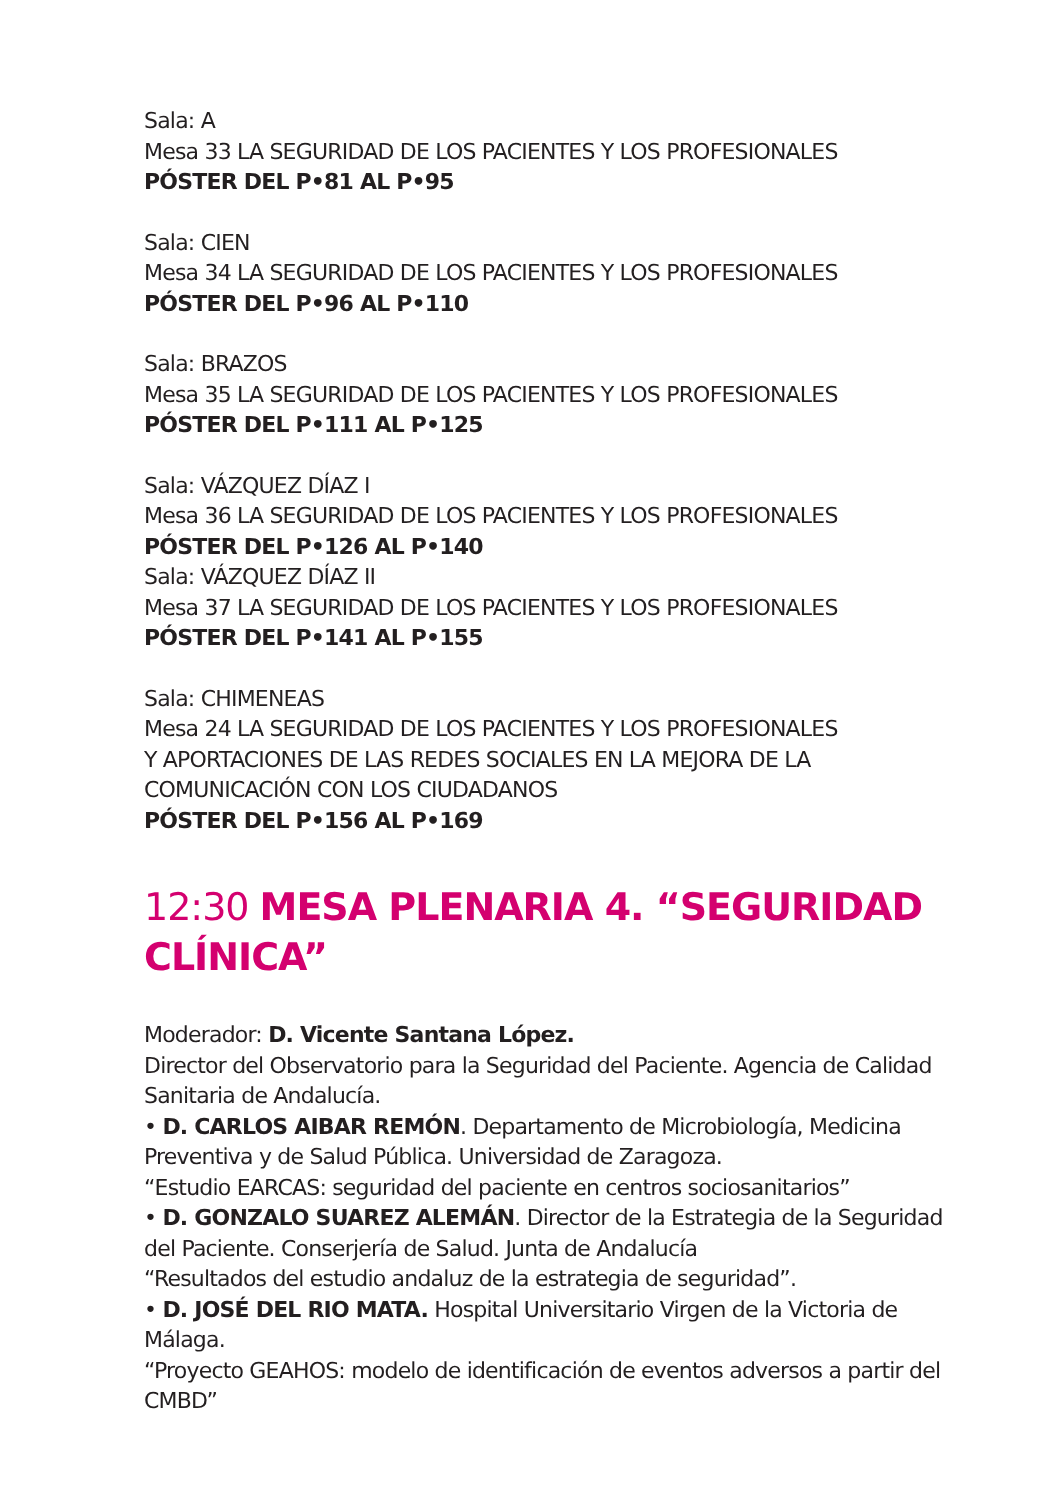Sala: A
Mesa 33 LA SEGURIDAD DE LOS PACIENTES Y LOS PROFESIONALES
PÓSTER DEL P•81 AL P•95
Sala: CIEN
Mesa 34 LA SEGURIDAD DE LOS PACIENTES Y LOS PROFESIONALES
PÓSTER DEL P•96 AL P•110
Sala: BRAZOS
Mesa 35 LA SEGURIDAD DE LOS PACIENTES Y LOS PROFESIONALES
PÓSTER DEL P•111 AL P•125
Sala: VÁZQUEZ DÍAZ I
Mesa 36 LA SEGURIDAD DE LOS PACIENTES Y LOS PROFESIONALES
PÓSTER DEL P•126 AL P•140
Sala: VÁZQUEZ DÍAZ II
Mesa 37 LA SEGURIDAD DE LOS PACIENTES Y LOS PROFESIONALES
PÓSTER DEL P•141 AL P•155
Sala: CHIMENEAS
Mesa 24 LA SEGURIDAD DE LOS PACIENTES Y LOS PROFESIONALES
Y APORTACIONES DE LAS REDES SOCIALES EN LA MEJORA DE LA
COMUNICACIÓN CON LOS CIUDADANOS
PÓSTER DEL P•156 AL P•169
12:30 MESA PLENARIA 4. “SEGURIDAD CLÍNICA”
Moderador: D. Vicente Santana López.
Director del Observatorio para la Seguridad del Paciente. Agencia de Calidad Sanitaria de Andalucía.
• D. CARLOS AIBAR REMÓN. Departamento de Microbiología, Medicina Preventiva y de Salud Pública. Universidad de Zaragoza.
“Estudio EARCAS: seguridad del paciente en centros sociosanitarios”
• D. GONZALO SUAREZ ALEMÁN. Director de la Estrategia de la Seguridad del Paciente. Conserjería de Salud. Junta de Andalucía
“Resultados del estudio andaluz de la estrategia de seguridad”.
• D. JOSÉ DEL RIO MATA. Hospital Universitario Virgen de la Victoria de Málaga.
“Proyecto GEAHOS: modelo de identificación de eventos adversos a partir del CMBD”